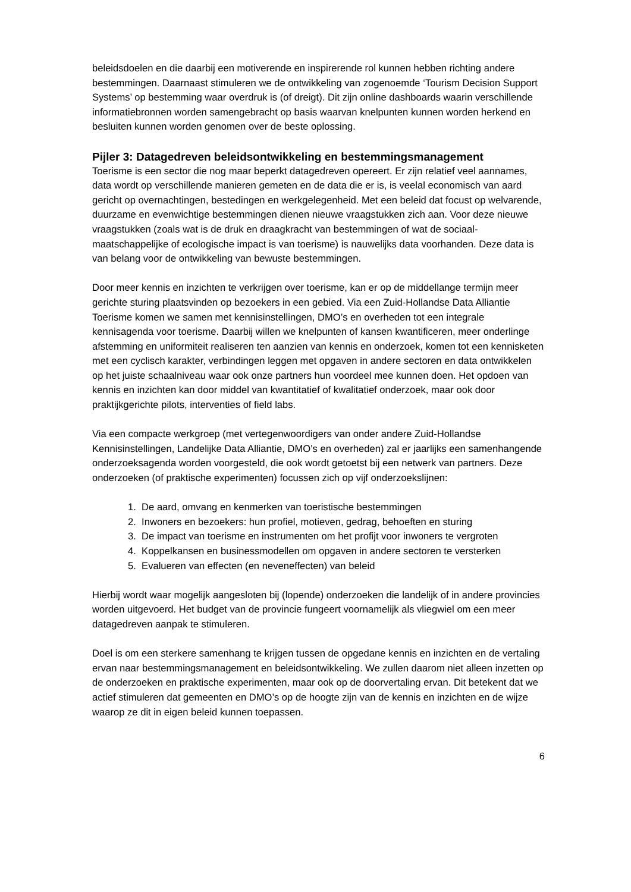beleidsdoelen en die daarbij een motiverende en inspirerende rol kunnen hebben richting andere bestemmingen. Daarnaast stimuleren we de ontwikkeling van zogenoemde ‘Tourism Decision Support Systems’ op bestemming waar overdruk is (of dreigt). Dit zijn online dashboards waarin verschillende informatiebronnen worden samengebracht op basis waarvan knelpunten kunnen worden herkend en besluiten kunnen worden genomen over de beste oplossing.
Pijler 3: Datagedreven beleidsontwikkeling en bestemmingsmanagement
Toerisme is een sector die nog maar beperkt datagedreven opereert. Er zijn relatief veel aannames, data wordt op verschillende manieren gemeten en de data die er is, is veelal economisch van aard gericht op overnachtingen, bestedingen en werkgelegenheid. Met een beleid dat focust op welvarende, duurzame en evenwichtige bestemmingen dienen nieuwe vraagstukken zich aan. Voor deze nieuwe vraagstukken (zoals wat is de druk en draagkracht van bestemmingen of wat de sociaal-maatschappelijke of ecologische impact is van toerisme) is nauwelijks data voorhanden. Deze data is van belang voor de ontwikkeling van bewuste bestemmingen.
Door meer kennis en inzichten te verkrijgen over toerisme, kan er op de middellange termijn meer gerichte sturing plaatsvinden op bezoekers in een gebied. Via een Zuid-Hollandse Data Alliantie Toerisme komen we samen met kennisinstellingen, DMO’s en overheden tot een integrale kennisagenda voor toerisme. Daarbij willen we knelpunten of kansen kwantificeren, meer onderlinge afstemming en uniformiteit realiseren ten aanzien van kennis en onderzoek, komen tot een kennisketen met een cyclisch karakter, verbindingen leggen met opgaven in andere sectoren en data ontwikkelen op het juiste schaalniveau waar ook onze partners hun voordeel mee kunnen doen. Het opdoen van kennis en inzichten kan door middel van kwantitatief of kwalitatief onderzoek, maar ook door praktijkgerichte pilots, interventies of field labs.
Via een compacte werkgroep (met vertegenwoordigers van onder andere Zuid-Hollandse Kennisinstellingen, Landelijke Data Alliantie, DMO’s en overheden) zal er jaarlijks een samenhangende onderzoeksagenda worden voorgesteld, die ook wordt getoetst bij een netwerk van partners. Deze onderzoeken (of praktische experimenten) focussen zich op vijf onderzoekslijnen:
1. De aard, omvang en kenmerken van toeristische bestemmingen
2. Inwoners en bezoekers: hun profiel, motieven, gedrag, behoeften en sturing
3. De impact van toerisme en instrumenten om het profijt voor inwoners te vergroten
4. Koppelkansen en businessmodellen om opgaven in andere sectoren te versterken
5. Evalueren van effecten (en neveneffecten) van beleid
Hierbij wordt waar mogelijk aangesloten bij (lopende) onderzoeken die landelijk of in andere provincies worden uitgevoerd. Het budget van de provincie fungeert voornamelijk als vliegwiel om een meer datagedreven aanpak te stimuleren.
Doel is om een sterkere samenhang te krijgen tussen de opgedane kennis en inzichten en de vertaling ervan naar bestemmingsmanagement en beleidsontwikkeling. We zullen daarom niet alleen inzetten op de onderzoeken en praktische experimenten, maar ook op de doorvertaling ervan. Dit betekent dat we actief stimuleren dat gemeenten en DMO’s op de hoogte zijn van de kennis en inzichten en de wijze waarop ze dit in eigen beleid kunnen toepassen.
6